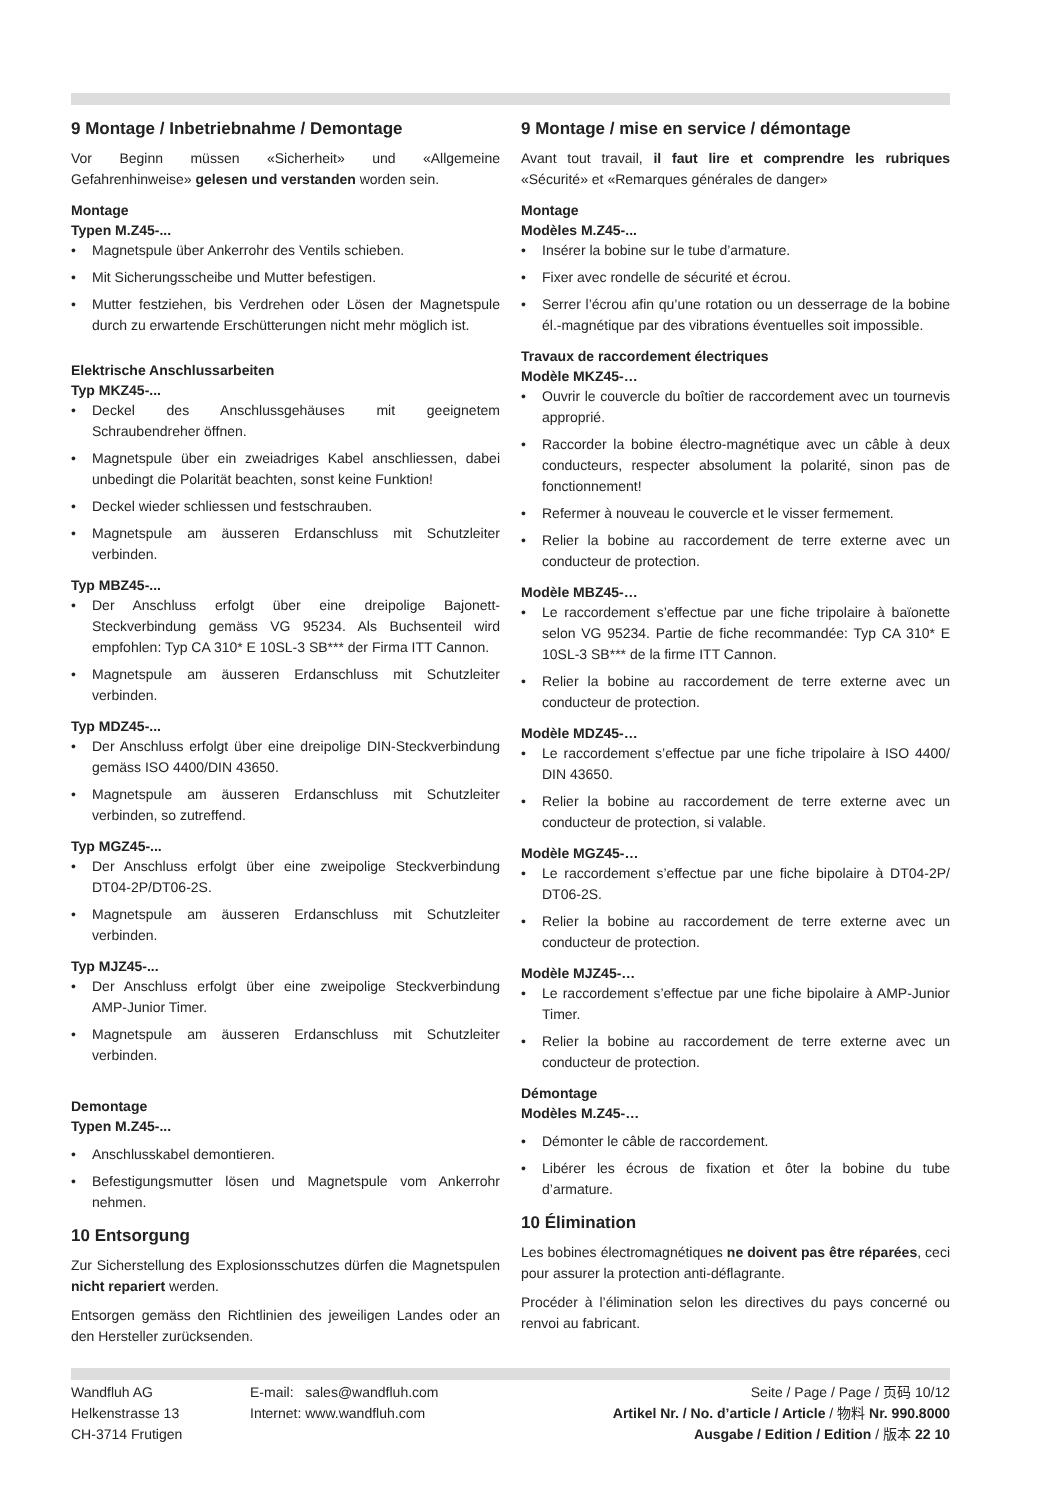9 Montage / Inbetriebnahme / Demontage
Vor Beginn müssen «Sicherheit» und «Allgemeine Gefahrenhinweise» gelesen und verstanden worden sein.
Montage
Typen M.Z45-...
• Magnetspule über Ankerrohr des Ventils schieben.
• Mit Sicherungsscheibe und Mutter befestigen.
• Mutter festziehen, bis Verdrehen oder Lösen der Magnetspule durch zu erwartende Erschütterungen nicht mehr möglich ist.
Elektrische Anschlussarbeiten
Typ MKZ45-...
• Deckel des Anschlussgehäuses mit geeignetem Schraubendreher öffnen.
• Magnetspule über ein zweiadriges Kabel anschliessen, dabei unbedingt die Polarität beachten, sonst keine Funktion!
• Deckel wieder schliessen und festschrauben.
• Magnetspule am äusseren Erdanschluss mit Schutzleiter verbinden.
Typ MBZ45-...
• Der Anschluss erfolgt über eine dreipolige Bajonett-Steckverbindung gemäss VG 95234. Als Buchsenteil wird empfohlen: Typ CA 310* E 10SL-3 SB*** der Firma ITT Cannon.
• Magnetspule am äusseren Erdanschluss mit Schutzleiter verbinden.
Typ MDZ45-...
• Der Anschluss erfolgt über eine dreipolige DIN-Steckverbindung gemäss ISO 4400/DIN 43650.
• Magnetspule am äusseren Erdanschluss mit Schutzleiter verbinden, so zutreffend.
Typ MGZ45-...
• Der Anschluss erfolgt über eine zweipolige Steckverbindung DT04-2P/DT06-2S.
• Magnetspule am äusseren Erdanschluss mit Schutzleiter verbinden.
Typ MJZ45-...
• Der Anschluss erfolgt über eine zweipolige Steckverbindung AMP-Junior Timer.
• Magnetspule am äusseren Erdanschluss mit Schutzleiter verbinden.
Demontage
Typen M.Z45-...
• Anschlusskabel demontieren.
• Befestigungsmutter lösen und Magnetspule vom Ankerrohr nehmen.
10 Entsorgung
Zur Sicherstellung des Explosionsschutzes dürfen die Magnetspulen nicht repariert werden.
Entsorgen gemäss den Richtlinien des jeweiligen Landes oder an den Hersteller zurücksenden.
9 Montage / mise en service / démontage
Avant tout travail, il faut lire et comprendre les rubriques «Sécurité» et «Remarques générales de danger»
Montage
Modèles M.Z45-...
• Insérer la bobine sur le tube d’armature.
• Fixer avec rondelle de sécurité et écrou.
• Serrer l’écrou afin qu’une rotation ou un desserrage de la bobine él.-magnétique par des vibrations éventuelles soit impossible.
Travaux de raccordement électriques
Modèle MKZ45-…
• Ouvrir le couvercle du boîtier de raccordement avec un tournevis approprié.
• Raccorder la bobine électro-magnétique avec un câble à deux conducteurs, respecter absolument la polarité, sinon pas de fonctionnement!
• Refermer à nouveau le couvercle et le visser fermement.
• Relier la bobine au raccordement de terre externe avec un conducteur de protection.
Modèle MBZ45-…
• Le raccordement s’effectue par une fiche tripolaire à baïonette selon VG 95234. Partie de fiche recommandée: Typ CA 310* E 10SL-3 SB*** de la firme ITT Cannon.
• Relier la bobine au raccordement de terre externe avec un conducteur de protection.
Modèle MDZ45-…
• Le raccordement s’effectue par une fiche tripolaire à ISO 4400/ DIN 43650.
• Relier la bobine au raccordement de terre externe avec un conducteur de protection, si valable.
Modèle MGZ45-…
• Le raccordement s’effectue par une fiche bipolaire à DT04-2P/ DT06-2S.
• Relier la bobine au raccordement de terre externe avec un conducteur de protection.
Modèle MJZ45-…
• Le raccordement s’effectue par une fiche bipolaire à AMP-Junior Timer.
• Relier la bobine au raccordement de terre externe avec un conducteur de protection.
Démontage
Modèles M.Z45-…
• Démonter le câble de raccordement.
• Libérer les écrous de fixation et ôter la bobine du tube d’armature.
10 Élimination
Les bobines électromagnétiques ne doivent pas être réparées, ceci pour assurer la protection anti-déflagrante.
Procéder à l’élimination selon les directives du pays concerné ou renvoi au fabricant.
Wandfluh AG
Helkenstrasse 13
CH-3714 Frutigen
E-mail: sales@wandfluh.com
Internet: www.wandfluh.com
Seite / Page / Page / 页码 10/12
Artikel Nr. / No. d’article / Article / 物料 Nr. 990.8000
Ausgabe / Edition / Edition / 版本 22 10